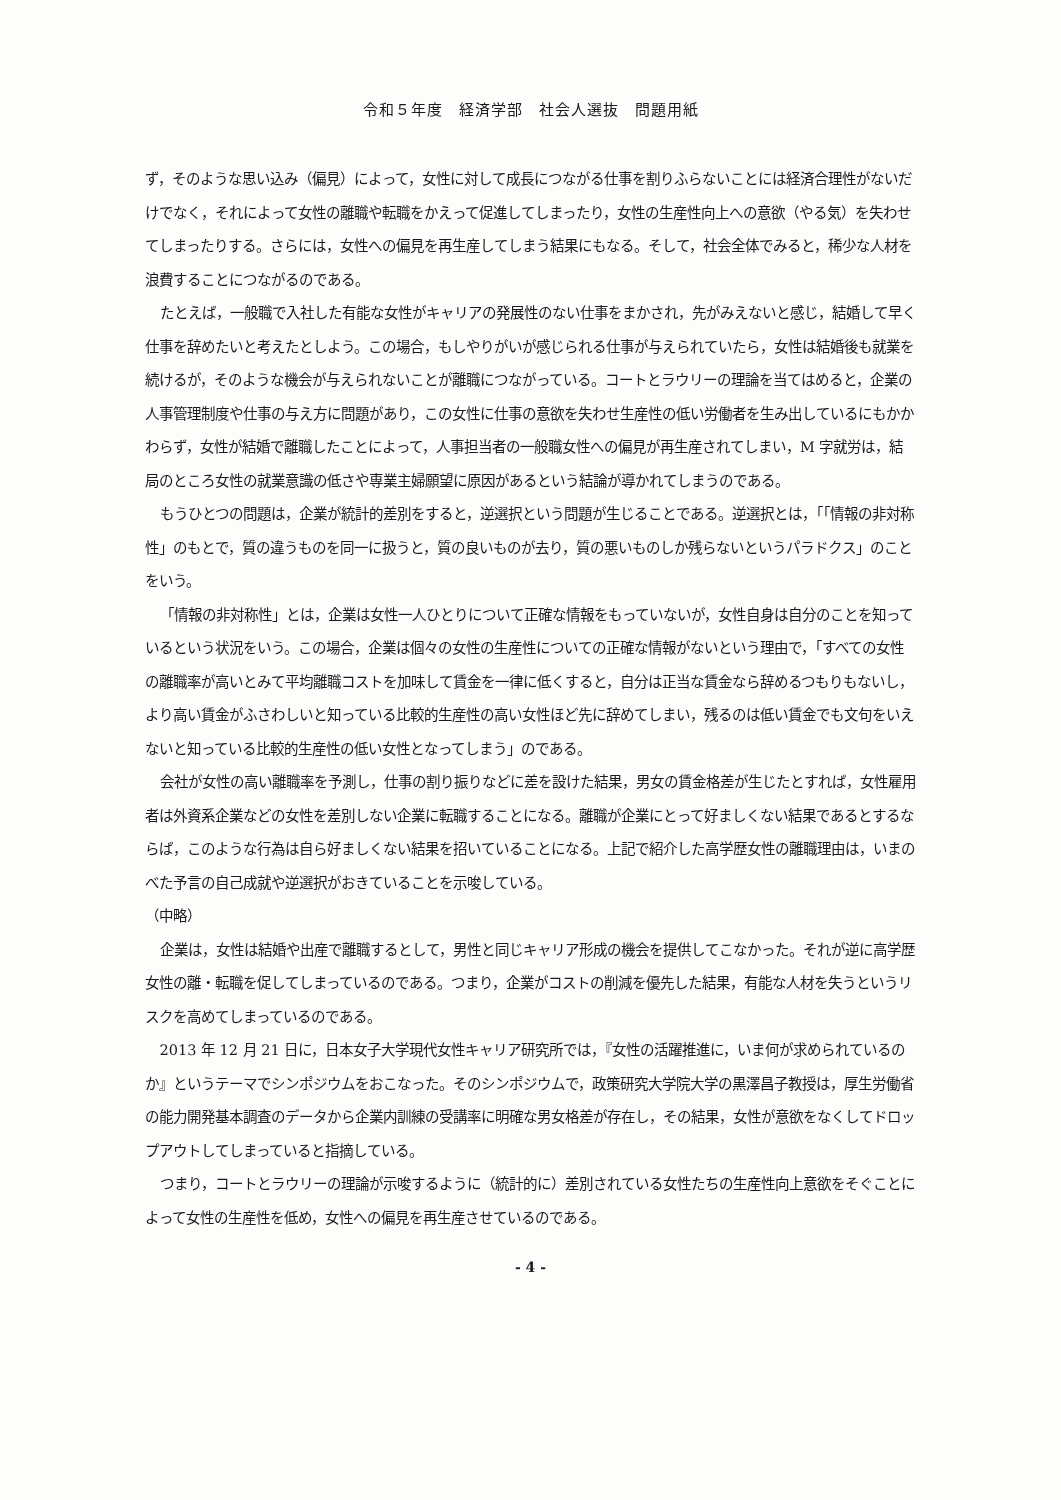令和５年度　経済学部　社会人選抜　問題用紙
ず，そのような思い込み（偏見）によって，女性に対して成長につながる仕事を割りふらないことには経済合理性がないだけでなく，それによって女性の離職や転職をかえって促進してしまったり，女性の生産性向上への意欲（やる気）を失わせてしまったりする。さらには，女性への偏見を再生産してしまう結果にもなる。そして，社会全体でみると，稀少な人材を浪費することにつながるのである。
たとえば，一般職で入社した有能な女性がキャリアの発展性のない仕事をまかされ，先がみえないと感じ，結婚して早く仕事を辞めたいと考えたとしよう。この場合，もしやりがいが感じられる仕事が与えられていたら，女性は結婚後も就業を続けるが，そのような機会が与えられないことが離職につながっている。コートとラウリーの理論を当てはめると，企業の人事管理制度や仕事の与え方に問題があり，この女性に仕事の意欲を失わせ生産性の低い労働者を生み出しているにもかかわらず，女性が結婚で離職したことによって，人事担当者の一般職女性への偏見が再生産されてしまい，M 字就労は，結局のところ女性の就業意識の低さや専業主婦願望に原因があるという結論が導かれてしまうのである。
もうひとつの問題は，企業が統計的差別をすると，逆選択という問題が生じることである。逆選択とは，「「情報の非対称性」のもとで，質の違うものを同一に扱うと，質の良いものが去り，質の悪いものしか残らないというパラドクス」のことをいう。
「情報の非対称性」とは，企業は女性一人ひとりについて正確な情報をもっていないが，女性自身は自分のことを知っているという状況をいう。この場合，企業は個々の女性の生産性についての正確な情報がないという理由で，「すべての女性の離職率が高いとみて平均離職コストを加味して賃金を一律に低くすると，自分は正当な賃金なら辞めるつもりもないし，より高い賃金がふさわしいと知っている比較的生産性の高い女性ほど先に辞めてしまい，残るのは低い賃金でも文句をいえないと知っている比較的生産性の低い女性となってしまう」のである。
会社が女性の高い離職率を予測し，仕事の割り振りなどに差を設けた結果，男女の賃金格差が生じたとすれば，女性雇用者は外資系企業などの女性を差別しない企業に転職することになる。離職が企業にとって好ましくない結果であるとするならば，このような行為は自ら好ましくない結果を招いていることになる。上記で紹介した高学歴女性の離職理由は，いまのべた予言の自己成就や逆選択がおきていることを示唆している。
（中略）
企業は，女性は結婚や出産で離職するとして，男性と同じキャリア形成の機会を提供してこなかった。それが逆に高学歴女性の離・転職を促してしまっているのである。つまり，企業がコストの削減を優先した結果，有能な人材を失うというリスクを高めてしまっているのである。
2013 年 12 月 21 日に，日本女子大学現代女性キャリア研究所では，『女性の活躍推進に，いま何が求められているのか』というテーマでシンポジウムをおこなった。そのシンポジウムで，政策研究大学院大学の黒澤昌子教授は，厚生労働省の能力開発基本調査のデータから企業内訓練の受講率に明確な男女格差が存在し，その結果，女性が意欲をなくしてドロップアウトしてしまっていると指摘している。
つまり，コートとラウリーの理論が示唆するように（統計的に）差別されている女性たちの生産性向上意欲をそぐことによって女性の生産性を低め，女性への偏見を再生産させているのである。
- 4 -